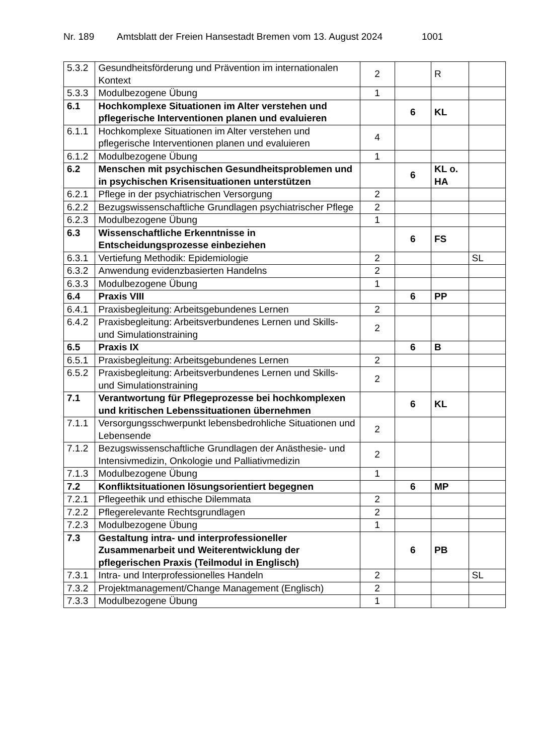Nr. 189 Amtsblatt der Freien Hansestadt Bremen vom 13. August 2024 1001
| 5.3.2 | Gesundheitsförderung und Prävention im internationalen Kontext | 2 | | R | |
| 5.3.3 | Modulbezogene Übung | 1 | | | |
| 6.1 | Hochkomplexe Situationen im Alter verstehen und pflegerische Interventionen planen und evaluieren | | 6 | KL | |
| 6.1.1 | Hochkomplexe Situationen im Alter verstehen und pflegerische Interventionen planen und evaluieren | 4 | | | |
| 6.1.2 | Modulbezogene Übung | 1 | | | |
| 6.2 | Menschen mit psychischen Gesundheitsproblemen und in psychischen Krisensituationen unterstützen | | 6 | KL o. HA | |
| 6.2.1 | Pflege in der psychiatrischen Versorgung | 2 | | | |
| 6.2.2 | Bezugswissenschaftliche Grundlagen psychiatrischer Pflege | 2 | | | |
| 6.2.3 | Modulbezogene Übung | 1 | | | |
| 6.3 | Wissenschaftliche Erkenntnisse in Entscheidungsprozesse einbeziehen | | 6 | FS | |
| 6.3.1 | Vertiefung Methodik: Epidemiologie | 2 | | | SL |
| 6.3.2 | Anwendung evidenzbasierten Handelns | 2 | | | |
| 6.3.3 | Modulbezogene Übung | 1 | | | |
| 6.4 | Praxis VIII | | 6 | PP | |
| 6.4.1 | Praxisbegleitung: Arbeitsgebundenes Lernen | 2 | | | |
| 6.4.2 | Praxisbegleitung: Arbeitsverbundenes Lernen und Skills- und Simulationstraining | 2 | | | |
| 6.5 | Praxis IX | | 6 | B | |
| 6.5.1 | Praxisbegleitung: Arbeitsgebundenes Lernen | 2 | | | |
| 6.5.2 | Praxisbegleitung: Arbeitsverbundenes Lernen und Skills- und Simulationstraining | 2 | | | |
| 7.1 | Verantwortung für Pflegeprozesse bei hochkomplexen und kritischen Lebenssituationen übernehmen | | 6 | KL | |
| 7.1.1 | Versorgungsschwerpunkt lebensbedrohliche Situationen und Lebensende | 2 | | | |
| 7.1.2 | Bezugswissenschaftliche Grundlagen der Anästhesie- und Intensivmedizin, Onkologie und Palliativmedizin | 2 | | | |
| 7.1.3 | Modulbezogene Übung | 1 | | | |
| 7.2 | Konfliktsituationen lösungsorientiert begegnen | | 6 | MP | |
| 7.2.1 | Pflegeethik und ethische Dilemmata | 2 | | | |
| 7.2.2 | Pflegerelevante Rechtsgrundlagen | 2 | | | |
| 7.2.3 | Modulbezogene Übung | 1 | | | |
| 7.3 | Gestaltung intra- und interprofessioneller Zusammenarbeit und Weiterentwicklung der pflegerischen Praxis (Teilmodul in Englisch) | | 6 | PB | |
| 7.3.1 | Intra- und Interprofessionelles Handeln | 2 | | | SL |
| 7.3.2 | Projektmanagement/Change Management (Englisch) | 2 | | | |
| 7.3.3 | Modulbezogene Übung | 1 | | | |